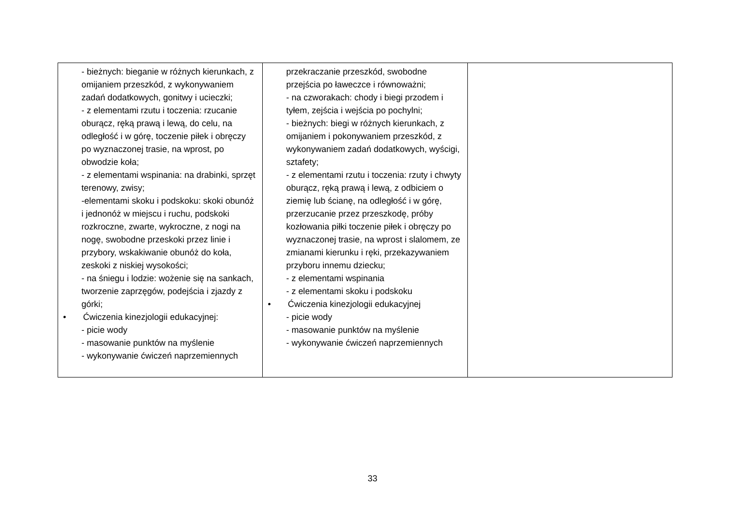| - bieżnych: bieganie w różnych kierunkach, z omijaniem przeszkód, z wykonywaniem zadań dodatkowych, gonitwy i ucieczki; - z elementami rzutu i toczenia: rzucanie oburącz, ręką prawą i lewą, do celu, na odległość i w górę, toczenie piłek i obręczy po wyznaczonej trasie, na wprost, po obwodzie koła; - z elementami wspinania: na drabinki, sprzęt terenowy, zwisy; -elementami skoku i podskoku: skoki obunóż i jednonóż w miejscu i ruchu, podskoki rozkroczne, zwarte, wykroczne, z nogi na nogę, swobodne przeskoki przez linie i przybory, wskakiwanie obunóż do koła, zeskoki z niskiej wysokości; - na śniegu i lodzie: wożenie się na sankach, tworzenie zaprzęgów, podejścia i zjazdy z górki; • Ćwiczenia kinezjologii edukacyjnej: - picie wody - masowanie punktów na myślenie - wykonywanie ćwiczeń naprzemiennych | przekraczanie przeszkód, swobodne przejścia po ławeczce i równoważni; - na czworakach: chody i biegi przodem i tyłem, zejścia i wejścia po pochylni; - bieżnych: biegi w różnych kierunkach, z omijaniem i pokonywaniem przeszkód, z wykonywaniem zadań dodatkowych, wyścigi, sztafety; - z elementami rzutu i toczenia: rzuty i chwyty oburącz, ręką prawą i lewą, z odbiciem o ziemię lub ścianę, na odległość i w górę, przerzucanie przez przeszkodę, próby kozłowania piłki toczenie piłek i obręczy po wyznaczonej trasie, na wprost i slalomem, ze zmianami kierunku i ręki, przekazywaniem przyboru innemu dziecku; - z elementami wspinania - z elementami skoku i podskoku • Ćwiczenia kinezjologii edukacyjnej - picie wody - masowanie punktów na myślenie - wykonywanie ćwiczeń naprzemiennych | |
33